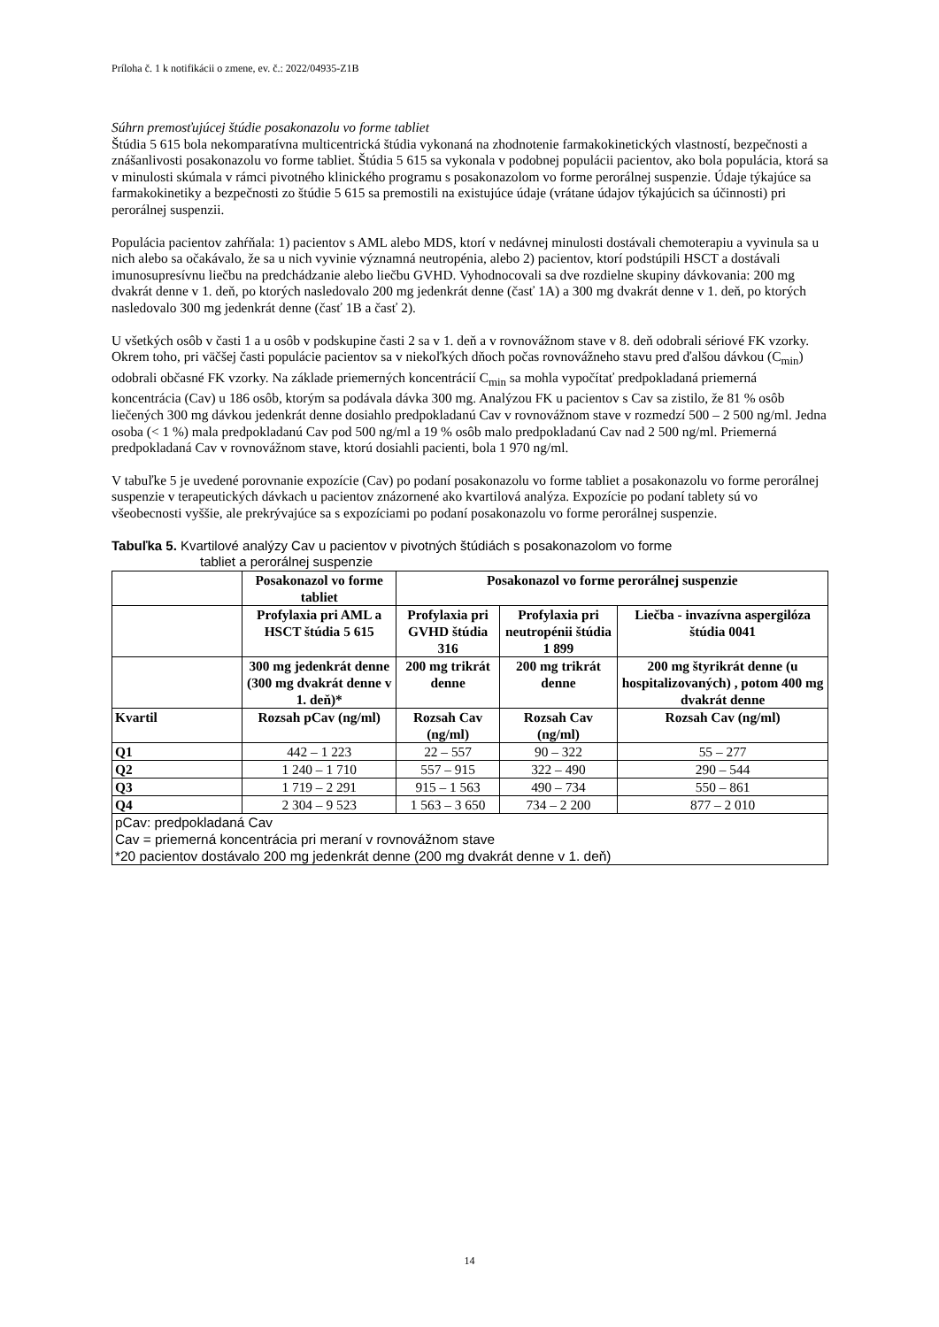Príloha č. 1 k notifikácii o zmene, ev. č.: 2022/04935-Z1B
Súhrn premosťujúcej štúdie posakonazolu vo forme tabliet
Štúdia 5 615 bola nekomparatívna multicentrická štúdia vykonaná na zhodnotenie farmakokinetických vlastností, bezpečnosti a znášanlivosti posakonazolu vo forme tabliet. Štúdia 5 615 sa vykonala v podobnej populácii pacientov, ako bola populácia, ktorá sa v minulosti skúmala v rámci pivotného klinického programu s posakonazolom vo forme perorálnej suspenzie. Údaje týkajúce sa farmakokinetiky a bezpečnosti zo štúdie 5 615 sa premostili na existujúce údaje (vrátane údajov týkajúcich sa účinnosti) pri perorálnej suspenzii.
Populácia pacientov zahŕňala: 1) pacientov s AML alebo MDS, ktorí v nedávnej minulosti dostávali chemoterapiu a vyvinula sa u nich alebo sa očakávalo, že sa u nich vyvinie významná neutropénia, alebo 2) pacientov, ktorí podstúpili HSCT a dostávali imunosupresívnu liečbu na predchádzanie alebo liečbu GVHD. Vyhodnocovali sa dve rozdielne skupiny dávkovania: 200 mg dvakrát denne v 1. deň, po ktorých nasledovalo 200 mg jedenkrát denne (časť 1A) a 300 mg dvakrát denne v 1. deň, po ktorých nasledovalo 300 mg jedenkrát denne (časť 1B a časť 2).
U všetkých osôb v časti 1 a u osôb v podskupine časti 2 sa v 1. deň a v rovnovážnom stave v 8. deň odobrali sériové FK vzorky. Okrem toho, pri väčšej časti populácie pacientov sa v niekoľkých dňoch počas rovnovážneho stavu pred ďalšou dávkou (C<sub>min</sub>) odobrali občasné FK vzorky. Na základe priemerných koncentrácií C<sub>min</sub> sa mohla vypočítať predpokladaná priemerná koncentrácia (Cav) u 186 osôb, ktorým sa podávala dávka 300 mg. Analýzou FK u pacientov s Cav sa zistilo, že 81 % osôb liečených 300 mg dávkou jedenkrát denne dosiahlo predpokladanú Cav v rovnovážnom stave v rozmedzí 500 – 2 500 ng/ml. Jedna osoba (< 1 %) mala predpokladanú Cav pod 500 ng/ml a 19 % osôb malo predpokladanú Cav nad 2 500 ng/ml. Priemerná predpokladaná Cav v rovnovážnom stave, ktorú dosiahli pacienti, bola 1 970 ng/ml.
V tabuľke 5 je uvedené porovnanie expozície (Cav) po podaní posakonazolu vo forme tabliet a posakonazolu vo forme perorálnej suspenzie v terapeutických dávkach u pacientov znázornené ako kvartilová analýza. Expozície po podaní tablety sú vo všeobecnosti vyššie, ale prekrývajúce sa s expozíciami po podaní posakonazolu vo forme perorálnej suspenzie.
Tabuľka 5. Kvartilové analýzy Cav u pacientov v pivotných štúdiách s posakonazolom vo forme
tabliet a perorálnej suspenzie
| | Posakonazol vo forme tabliet | Posakonazol vo forme perorálnej suspenzie | | |
| --- | --- | --- | --- | --- |
| | Profylaxia pri AML a HSCT štúdia 5 615 | Profylaxia pri GVHD štúdia 316 | Profylaxia pri neutropénii štúdia 1 899 | Liečba - invazívna aspergilóza štúdia 0041 |
| | 300 mg jedenkrát denne (300 mg dvakrát denne v 1. deň)* | 200 mg trikrát denne | 200 mg trikrát denne | 200 mg štyrikrát denne (u hospitalizovaných) , potom 400 mg dvakrát denne |
| Kvartil | Rozsah pCav (ng/ml) | Rozsah Cav (ng/ml) | Rozsah Cav (ng/ml) | Rozsah Cav (ng/ml) |
| Q1 | 442 – 1 223 | 22 – 557 | 90 – 322 | 55 – 277 |
| Q2 | 1 240 – 1 710 | 557 – 915 | 322 – 490 | 290 – 544 |
| Q3 | 1 719 – 2 291 | 915 – 1 563 | 490 – 734 | 550 – 861 |
| Q4 | 2 304 – 9 523 | 1 563 – 3 650 | 734 – 2 200 | 877 – 2 010 |
| pCav: predpokladaná Cav Cav = priemerná koncentrácia pri meraní v rovnovážnom stave *20 pacientov dostávalo 200 mg jedenkrát denne (200 mg dvakrát denne v 1. deň) | | | | |
14